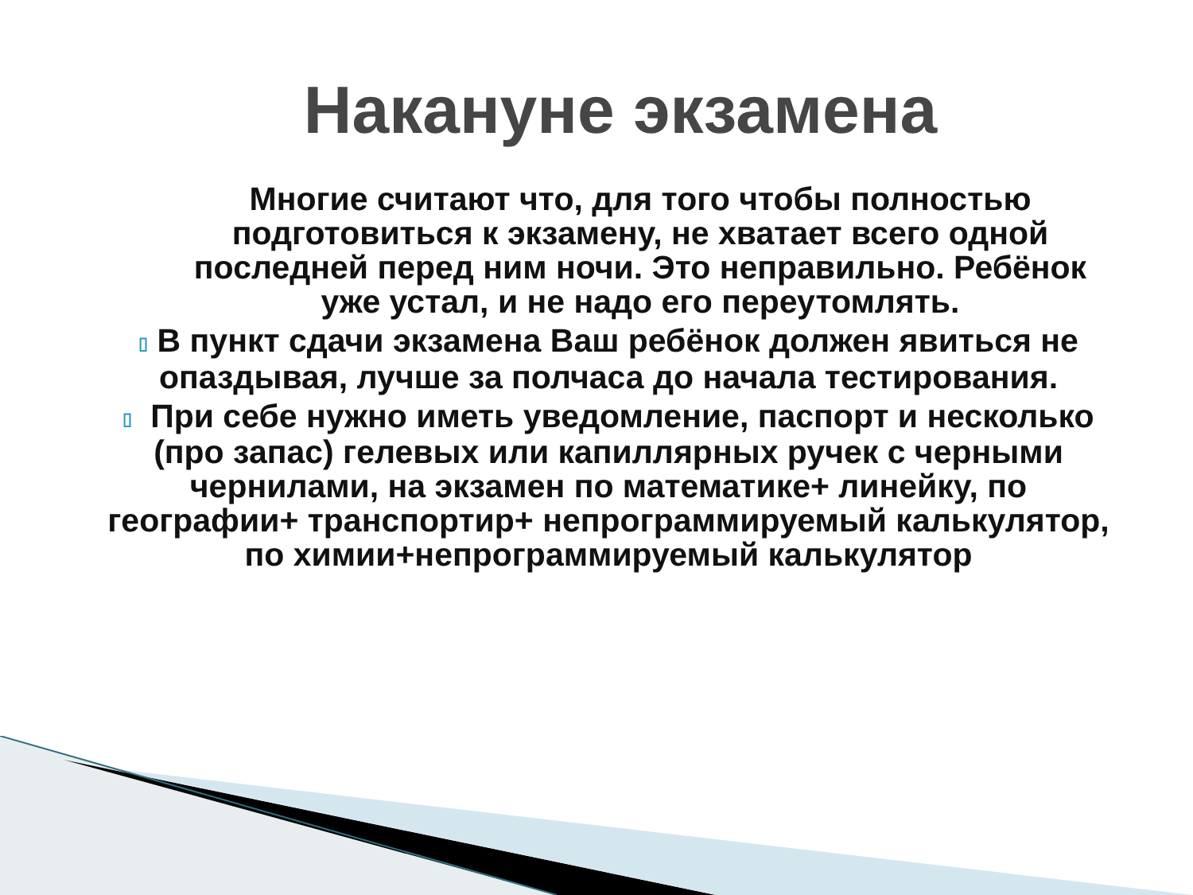Накануне экзамена
Многие считают что, для того чтобы полностью подготовиться к экзамену, не хватает всего одной последней перед ним ночи. Это неправильно. Ребёнок уже устал, и не надо его переутомлять.
▯ В пункт сдачи экзамена Ваш ребёнок должен явиться не опаздывая, лучше за полчаса до начала тестирования.
▯ При себе нужно иметь уведомление, паспорт и несколько (про запас) гелевых или капиллярных ручек с черными чернилами, на экзамен по математике+ линейку, по географии+ транспортир+ непрограммируемый калькулятор, по химии+непрограммируемый калькулятор